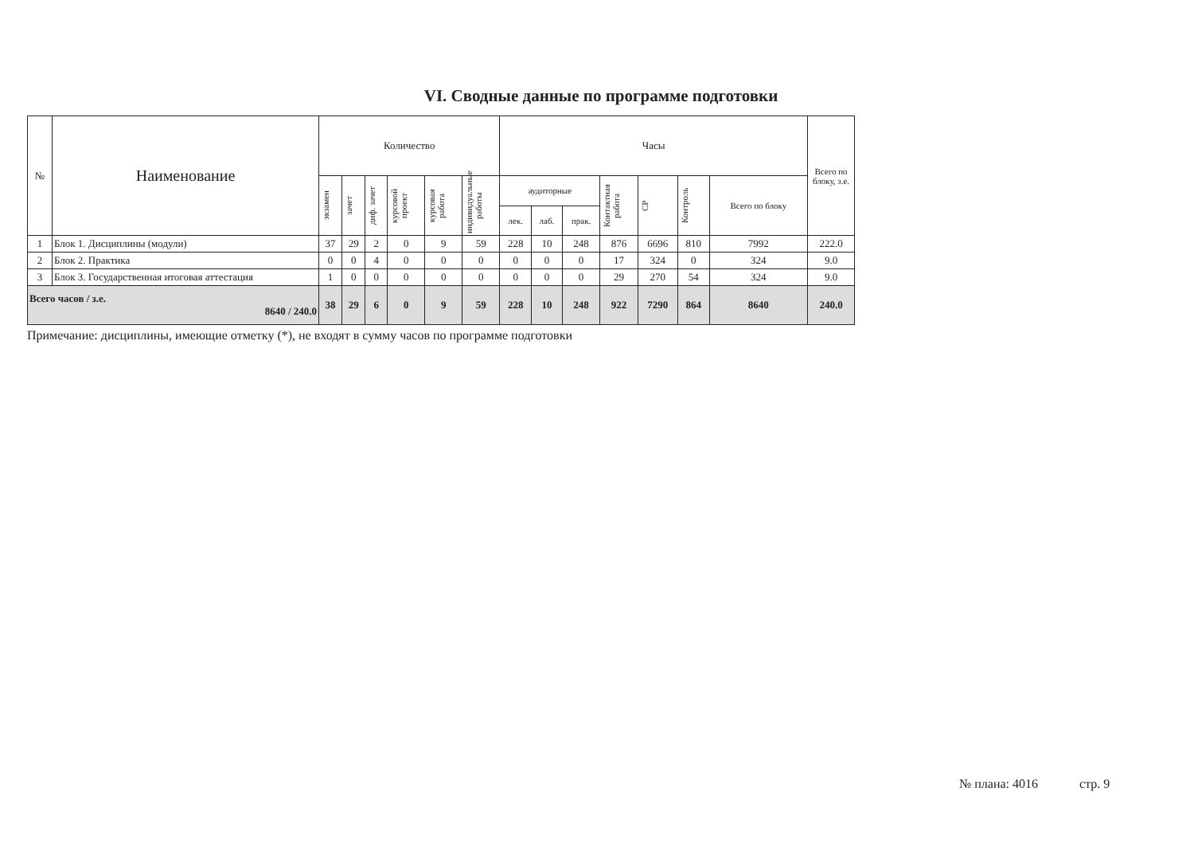VI. Сводные данные по программе подготовки
| № | Наименование | Количество | | | | | | Часы | | | | | | | Всего по блоку, з.е. |
| --- | --- | --- | --- | --- | --- | --- | --- | --- | --- | --- | --- | --- | --- | --- | --- |
| | | экзамен | зачет | диф. зачет | курсовой проект | курсовая работа | индивидуальные работы | аудиторные | | | Контактная работа | СР | Контроль | Всего по блоку | |
| | | | | | | | | лек. | лаб. | прак. | | | | | |
| 1 | Блок 1. Дисциплины (модули) | 37 | 29 | 2 | 0 | 9 | 59 | 228 | 10 | 248 | 876 | 6696 | 810 | 7992 | 222.0 |
| 2 | Блок 2. Практика | 0 | 0 | 4 | 0 | 0 | 0 | 0 | 0 | 0 | 17 | 324 | 0 | 324 | 9.0 |
| 3 | Блок 3. Государственная итоговая аттестация | 1 | 0 | 0 | 0 | 0 | 0 | 0 | 0 | 0 | 29 | 270 | 54 | 324 | 9.0 |
| Всего часов / з.е. 8640 / 240.0 | | 38 | 29 | 6 | 0 | 9 | 59 | 228 | 10 | 248 | 922 | 7290 | 864 | 8640 | 240.0 |
Примечание: дисциплины, имеющие отметку (*), не входят в сумму часов по программе подготовки
№ плана: 4016 стр. 9